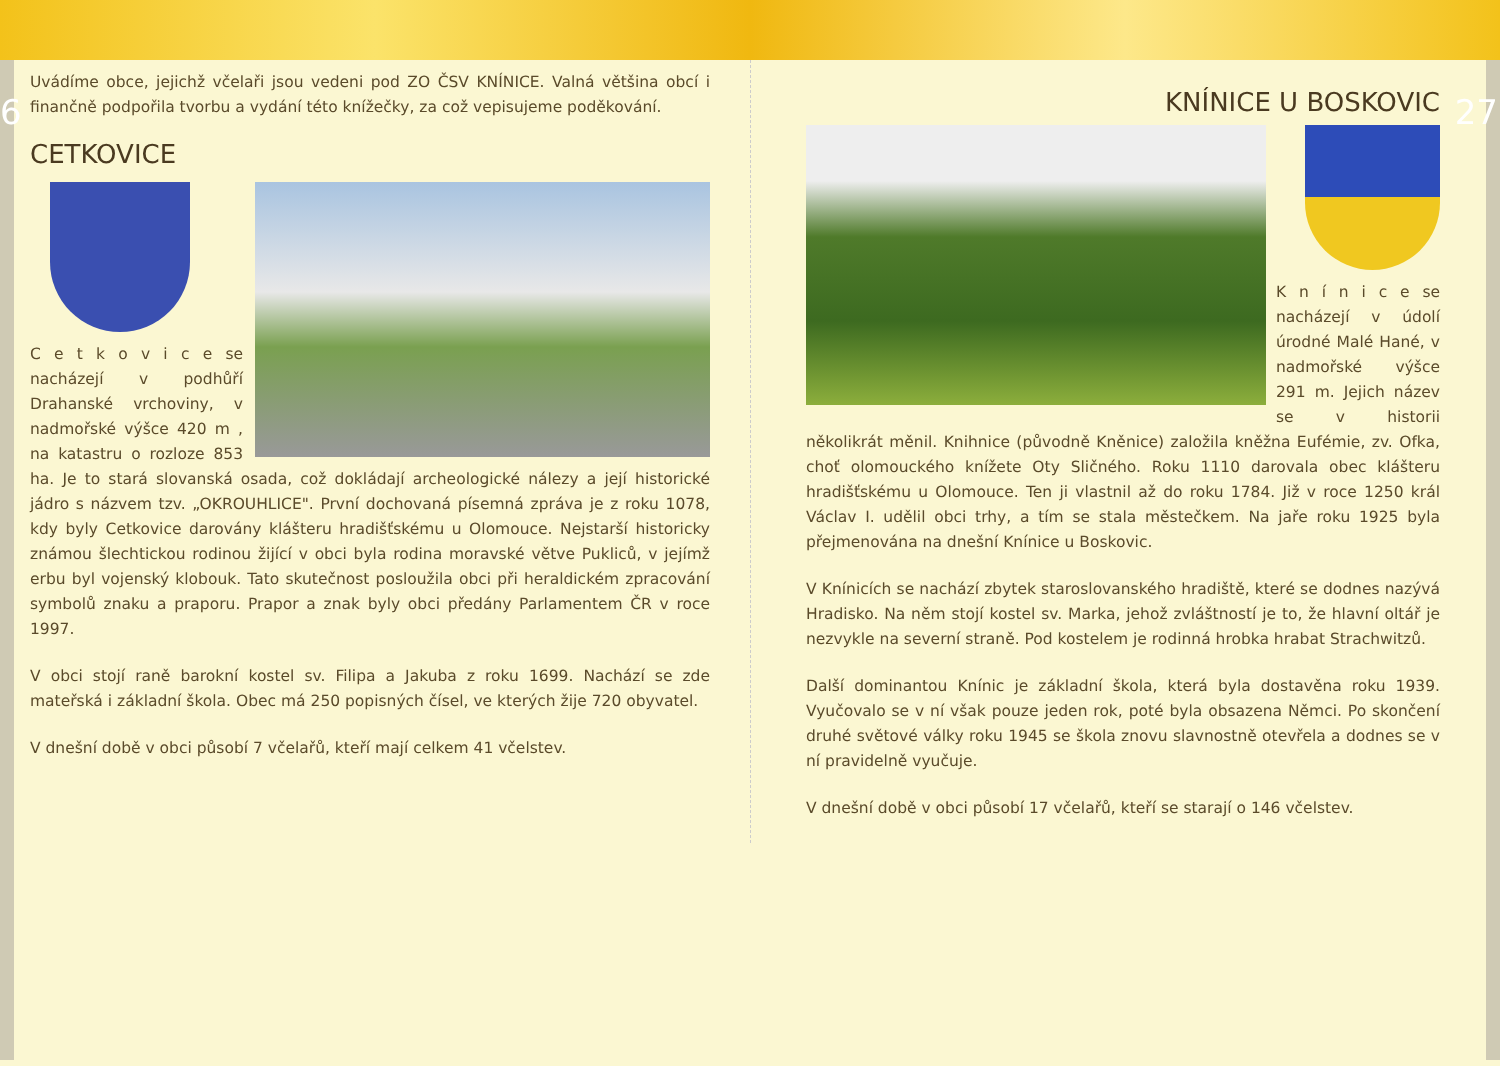6
Uvádíme obce, jejichž včelaři jsou vedeni pod ZO ČSV KNÍNICE. Valná většina obcí i finančně podpořila tvorbu a vydání této knížečky, za což vepisujeme poděkování.
CETKOVICE
C e t k o v i c e se nacházejí v podhůří Drahanské vrchoviny, v nadmořské výšce 420 m , na katastru o rozloze 853 ha. Je to stará slovanská osada, což dokládají archeologické nálezy a její historické jádro s názvem tzv. „OKROUHLICE". První dochovaná písemná zpráva je z roku 1078, kdy byly Cetkovice darovány klášteru hradišťskému u Olomouce. Nejstarší historicky známou šlechtickou rodinou žijící v obci byla rodina moravské větve Pukliců, v jejímž erbu byl vojenský klobouk. Tato skutečnost posloužila obci při heraldickém zpracování symbolů znaku a praporu. Prapor a znak byly obci předány Parlamentem ČR v roce 1997.
V obci stojí raně barokní kostel sv. Filipa a Jakuba z roku 1699. Nachází se zde mateřská i základní škola. Obec má 250 popisných čísel, ve kterých žije 720 obyvatel.
V dnešní době v obci působí 7 včelařů, kteří mají celkem 41 včelstev.
27
KNÍNICE U BOSKOVIC
K n í n i c e se nacházejí v údolí úrodné Malé Hané, v nadmořské výšce 291 m. Jejich název se v historii několikrát měnil. Knihnice (původně Kněnice) založila kněžna Eufémie, zv. Ofka, choť olomouckého knížete Oty Sličného. Roku 1110 darovala obec klášteru hradišťskému u Olomouce. Ten ji vlastnil až do roku 1784. Již v roce 1250 král Václav I. udělil obci trhy, a tím se stala městečkem. Na jaře roku 1925 byla přejmenována na dnešní Knínice u Boskovic.
V Knínicích se nachází zbytek staroslovanského hradiště, které se dodnes nazývá Hradisko. Na něm stojí kostel sv. Marka, jehož zvláštností je to, že hlavní oltář je nezvykle na severní straně. Pod kostelem je rodinná hrobka hrabat Strachwitzů.
Další dominantou Knínic je základní škola, která byla dostavěna roku 1939. Vyučovalo se v ní však pouze jeden rok, poté byla obsazena Němci. Po skončení druhé světové války roku 1945 se škola znovu slavnostně otevřela a dodnes se v ní pravidelně vyučuje.
V dnešní době v obci působí 17 včelařů, kteří se starají o 146 včelstev.